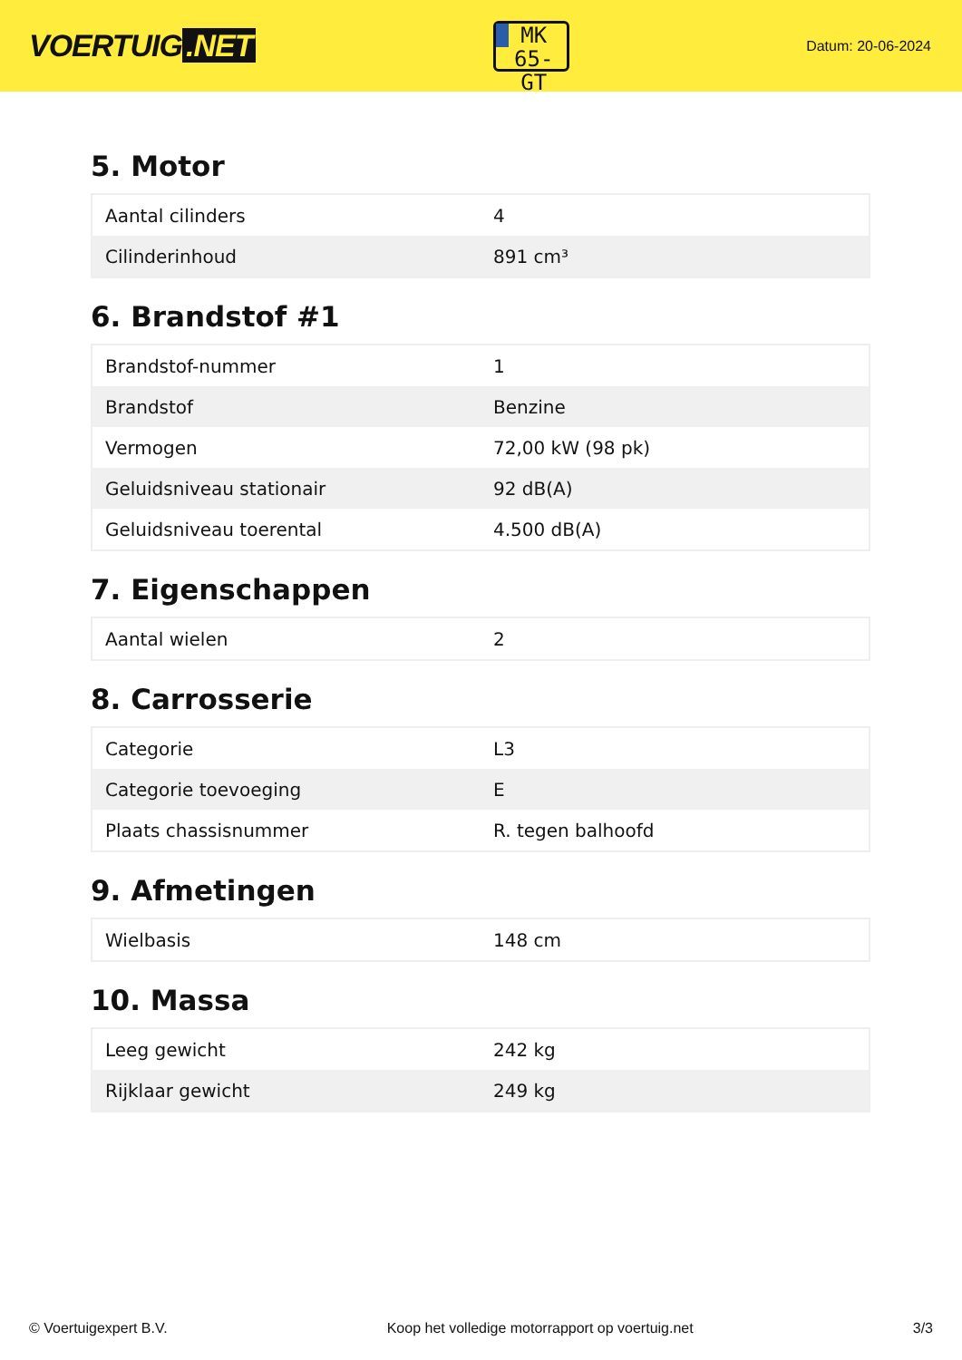VOERTUIG.NET
MK
65-GT
Datum: 20-06-2024
5. Motor
| Aantal cilinders | 4 |
| Cilinderinhoud | 891 cm³ |
6. Brandstof #1
| Brandstof-nummer | 1 |
| Brandstof | Benzine |
| Vermogen | 72,00 kW (98 pk) |
| Geluidsniveau stationair | 92 dB(A) |
| Geluidsniveau toerental | 4.500 dB(A) |
7. Eigenschappen
| Aantal wielen | 2 |
8. Carrosserie
| Categorie | L3 |
| Categorie toevoeging | E |
| Plaats chassisnummer | R. tegen balhoofd |
9. Afmetingen
| Wielbasis | 148 cm |
10. Massa
| Leeg gewicht | 242 kg |
| Rijklaar gewicht | 249 kg |
© Voertuigexpert B.V. Koop het volledige motorrapport op voertuig.net 3/3